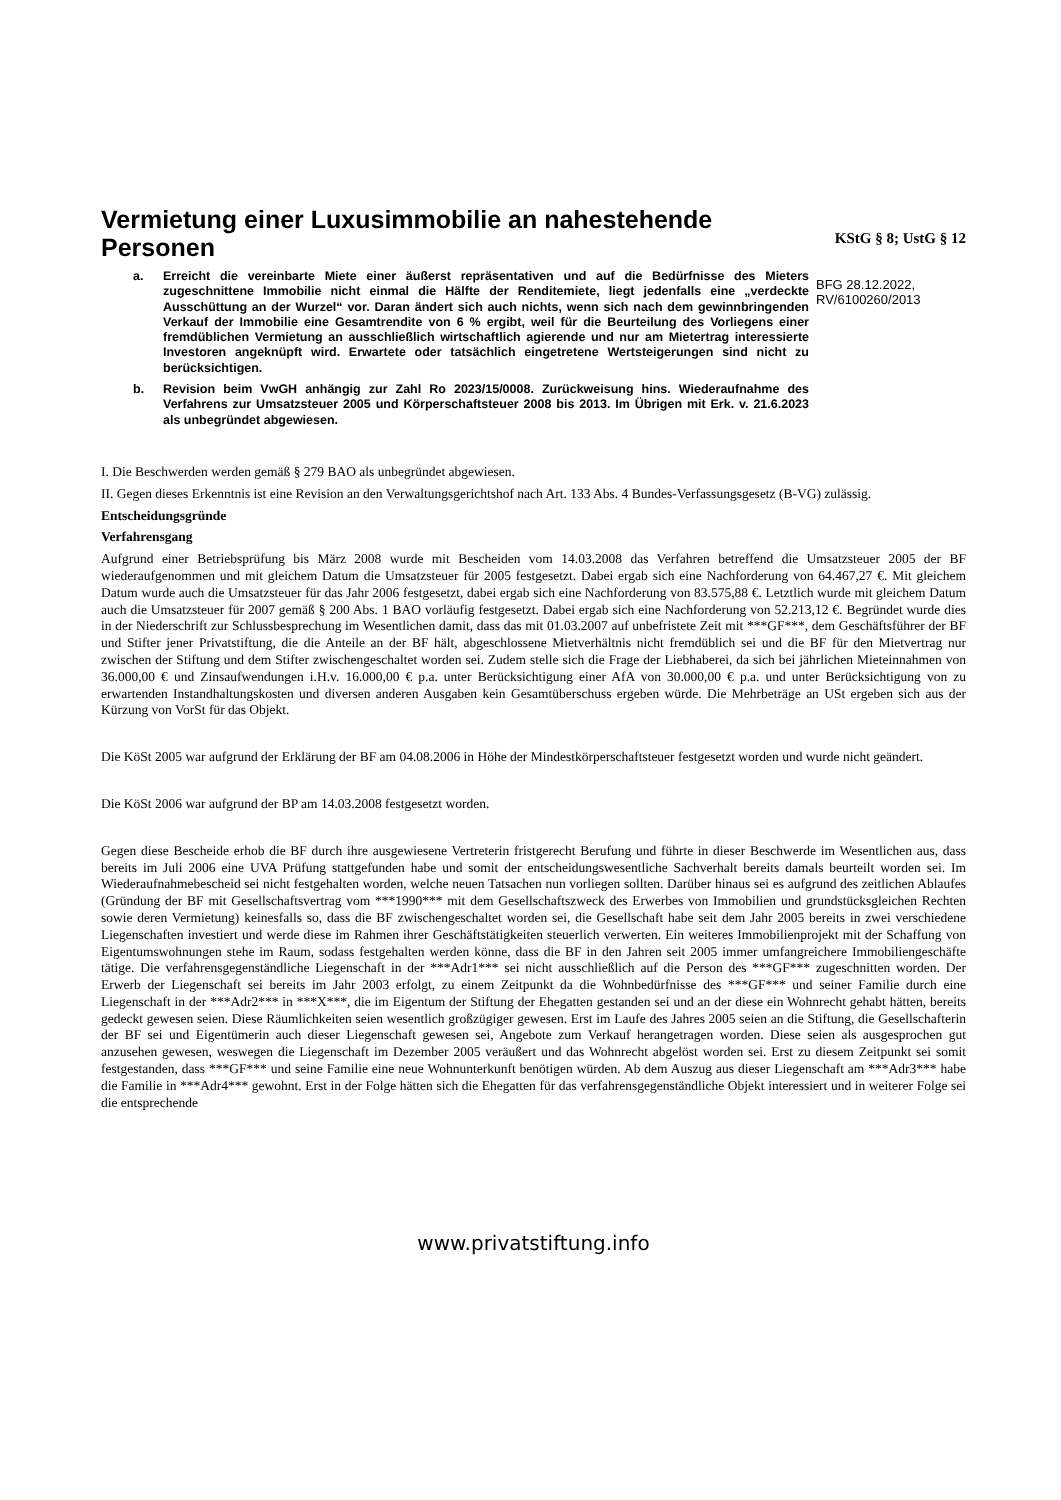Vermietung einer Luxusimmobilie an nahestehende Personen
a. Erreicht die vereinbarte Miete einer äußerst repräsentativen und auf die Bedürfnisse des Mieters zugeschnittene Immobilie nicht einmal die Hälfte der Renditemiete, liegt jedenfalls eine „verdeckte Ausschüttung an der Wurzel“ vor. Daran ändert sich auch nichts, wenn sich nach dem gewinnbringenden Verkauf der Immobilie eine Gesamtrendite von 6 % ergibt, weil für die Beurteilung des Vorliegens einer fremdüblichen Vermietung an ausschließlich wirtschaftlich agierende und nur am Mietertrag interessierte Investoren angeknüpft wird. Erwartete oder tatsächlich eingetretene Wertsteigerungen sind nicht zu berücksichtigen.
b. Revision beim VwGH anhängig zur Zahl Ro 2023/15/0008. Zurückweisung hins. Wiederaufnahme des Verfahrens zur Umsatzsteuer 2005 und Körperschaftsteuer 2008 bis 2013. Im Übrigen mit Erk. v. 21.6.2023 als unbegründet abgewiesen.
KStG § 8; UstG § 12
BFG 28.12.2022, RV/6100260/2013
I. Die Beschwerden werden gemäß § 279 BAO als unbegründet abgewiesen.
II. Gegen dieses Erkenntnis ist eine Revision an den Verwaltungsgerichtshof nach Art. 133 Abs. 4 Bundes-Verfassungsgesetz (B-VG) zulässig.
Entscheidungsgründe
Verfahrensgang
Aufgrund einer Betriebsprüfung bis März 2008 wurde mit Bescheiden vom 14.03.2008 das Verfahren betreffend die Umsatzsteuer 2005 der BF wiederaufgenommen und mit gleichem Datum die Umsatzsteuer für 2005 festgesetzt. Dabei ergab sich eine Nachforderung von 64.467,27 €. Mit gleichem Datum wurde auch die Umsatzsteuer für das Jahr 2006 festgesetzt, dabei ergab sich eine Nachforderung von 83.575,88 €. Letztlich wurde mit gleichem Datum auch die Umsatzsteuer für 2007 gemäß § 200 Abs. 1 BAO vorläufig festgesetzt. Dabei ergab sich eine Nachforderung von 52.213,12 €. Begründet wurde dies in der Niederschrift zur Schlussbesprechung im Wesentlichen damit, dass das mit 01.03.2007 auf unbefristete Zeit mit ***GF***, dem Geschäftsführer der BF und Stifter jener Privatstiftung, die die Anteile an der BF hält, abgeschlossene Mietverhältnis nicht fremdüblich sei und die BF für den Mietvertrag nur zwischen der Stiftung und dem Stifter zwischengeschaltet worden sei. Zudem stelle sich die Frage der Liebhaberei, da sich bei jährlichen Mieteinnahmen von 36.000,00 € und Zinsaufwendungen i.H.v. 16.000,00 € p.a. unter Berücksichtigung einer AfA von 30.000,00 € p.a. und unter Berücksichtigung von zu erwartenden Instandhaltungskosten und diversen anderen Ausgaben kein Gesamtüberschuss ergeben würde. Die Mehrbeträge an USt ergeben sich aus der Kürzung von VorSt für das Objekt.
Die KöSt 2005 war aufgrund der Erklärung der BF am 04.08.2006 in Höhe der Mindestkörperschaftsteuer festgesetzt worden und wurde nicht geändert.
Die KöSt 2006 war aufgrund der BP am 14.03.2008 festgesetzt worden.
Gegen diese Bescheide erhob die BF durch ihre ausgewiesene Vertreterin fristgerecht Berufung und führte in dieser Beschwerde im Wesentlichen aus, dass bereits im Juli 2006 eine UVA Prüfung stattgefunden habe und somit der entscheidungswesentliche Sachverhalt bereits damals beurteilt worden sei. Im Wiederaufnahmebescheid sei nicht festgehalten worden, welche neuen Tatsachen nun vorliegen sollten. Darüber hinaus sei es aufgrund des zeitlichen Ablaufes (Gründung der BF mit Gesellschaftsvertrag vom ***1990*** mit dem Gesellschaftszweck des Erwerbes von Immobilien und grundstücksgleichen Rechten sowie deren Vermietung) keinesfalls so, dass die BF zwischengeschaltet worden sei, die Gesellschaft habe seit dem Jahr 2005 bereits in zwei verschiedene Liegenschaften investiert und werde diese im Rahmen ihrer Geschäftstätigkeiten steuerlich verwerten. Ein weiteres Immobilienprojekt mit der Schaffung von Eigentumswohnungen stehe im Raum, sodass festgehalten werden könne, dass die BF in den Jahren seit 2005 immer umfangreichere Immobiliengeschäfte tätige. Die verfahrensgegenständliche Liegenschaft in der ***Adr1*** sei nicht ausschließlich auf die Person des ***GF*** zugeschnitten worden. Der Erwerb der Liegenschaft sei bereits im Jahr 2003 erfolgt, zu einem Zeitpunkt da die Wohnbedürfnisse des ***GF*** und seiner Familie durch eine Liegenschaft in der ***Adr2*** in ***X***, die im Eigentum der Stiftung der Ehegatten gestanden sei und an der diese ein Wohnrecht gehabt hätten, bereits gedeckt gewesen seien. Diese Räumlichkeiten seien wesentlich großzügiger gewesen. Erst im Laufe des Jahres 2005 seien an die Stiftung, die Gesellschafterin der BF sei und Eigentümerin auch dieser Liegenschaft gewesen sei, Angebote zum Verkauf herangetragen worden. Diese seien als ausgesprochen gut anzusehen gewesen, weswegen die Liegenschaft im Dezember 2005 veräußert und das Wohnrecht abgelöst worden sei. Erst zu diesem Zeitpunkt sei somit festgestanden, dass ***GF*** und seine Familie eine neue Wohnunterkunft benötigen würden. Ab dem Auszug aus dieser Liegenschaft am ***Adr3*** habe die Familie in ***Adr4*** gewohnt. Erst in der Folge hätten sich die Ehegatten für das verfahrensgegenständliche Objekt interessiert und in weiterer Folge sei die entsprechende
www.privatstiftung.info